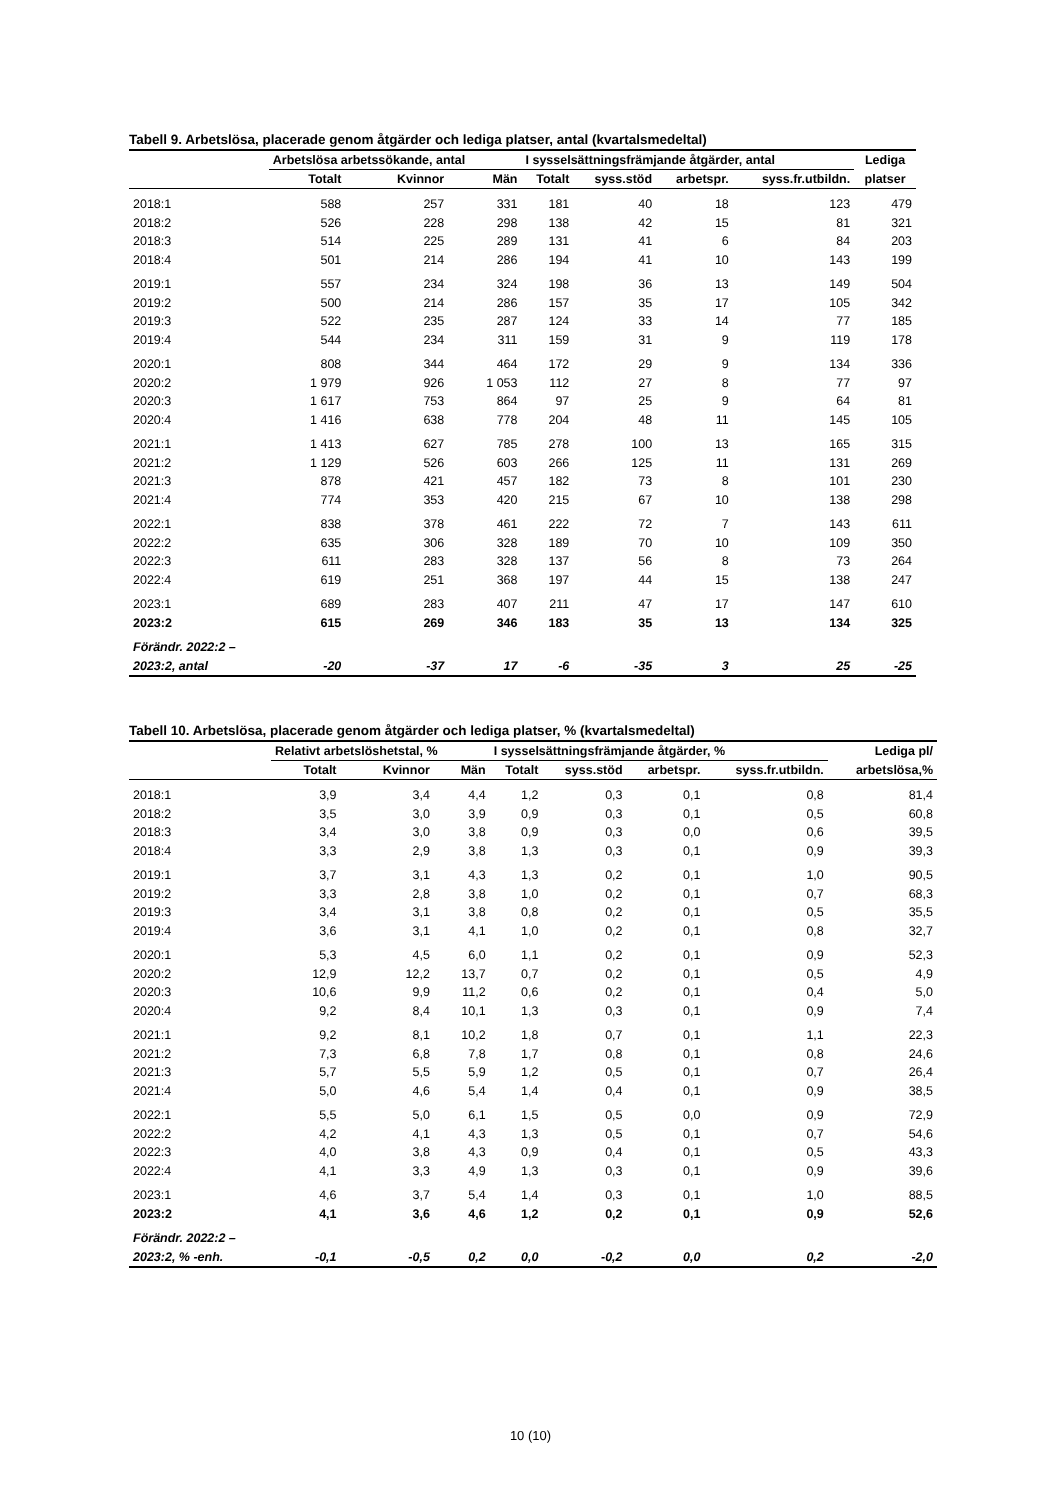Tabell 9. Arbetslösa, placerade genom åtgärder och lediga platser, antal (kvartalsmedeltal)
| | Arbetslösa arbetssökande, antal | | | I sysselsättningsfrämjande åtgärder, antal | | | | Lediga |
| --- | --- | --- | --- | --- | --- | --- | --- | --- |
| | Totalt | Kvinnor | Män | Totalt | syss.stöd | arbetspr. | syss.fr.utbildn. | platser |
| 2018:1 | 588 | 257 | 331 | 181 | 40 | 18 | 123 | 479 |
| 2018:2 | 526 | 228 | 298 | 138 | 42 | 15 | 81 | 321 |
| 2018:3 | 514 | 225 | 289 | 131 | 41 | 6 | 84 | 203 |
| 2018:4 | 501 | 214 | 286 | 194 | 41 | 10 | 143 | 199 |
| 2019:1 | 557 | 234 | 324 | 198 | 36 | 13 | 149 | 504 |
| 2019:2 | 500 | 214 | 286 | 157 | 35 | 17 | 105 | 342 |
| 2019:3 | 522 | 235 | 287 | 124 | 33 | 14 | 77 | 185 |
| 2019:4 | 544 | 234 | 311 | 159 | 31 | 9 | 119 | 178 |
| 2020:1 | 808 | 344 | 464 | 172 | 29 | 9 | 134 | 336 |
| 2020:2 | 1 979 | 926 | 1 053 | 112 | 27 | 8 | 77 | 97 |
| 2020:3 | 1 617 | 753 | 864 | 97 | 25 | 9 | 64 | 81 |
| 2020:4 | 1 416 | 638 | 778 | 204 | 48 | 11 | 145 | 105 |
| 2021:1 | 1 413 | 627 | 785 | 278 | 100 | 13 | 165 | 315 |
| 2021:2 | 1 129 | 526 | 603 | 266 | 125 | 11 | 131 | 269 |
| 2021:3 | 878 | 421 | 457 | 182 | 73 | 8 | 101 | 230 |
| 2021:4 | 774 | 353 | 420 | 215 | 67 | 10 | 138 | 298 |
| 2022:1 | 838 | 378 | 461 | 222 | 72 | 7 | 143 | 611 |
| 2022:2 | 635 | 306 | 328 | 189 | 70 | 10 | 109 | 350 |
| 2022:3 | 611 | 283 | 328 | 137 | 56 | 8 | 73 | 264 |
| 2022:4 | 619 | 251 | 368 | 197 | 44 | 15 | 138 | 247 |
| 2023:1 | 689 | 283 | 407 | 211 | 47 | 17 | 147 | 610 |
| 2023:2 | 615 | 269 | 346 | 183 | 35 | 13 | 134 | 325 |
| Förändr. 2022:2 – | | | | | | | | |
| 2023:2, antal | -20 | -37 | 17 | -6 | -35 | 3 | 25 | -25 |
Tabell 10. Arbetslösa, placerade genom åtgärder och lediga platser, % (kvartalsmedeltal)
| | Relativt arbetslöshetstal, % | | | I sysselsättningsfrämjande åtgärder, % | | | | Lediga pl/ |
| --- | --- | --- | --- | --- | --- | --- | --- | --- |
| | Totalt | Kvinnor | Män | Totalt | syss.stöd | arbetspr. | syss.fr.utbildn. | arbetslösa,% |
| 2018:1 | 3,9 | 3,4 | 4,4 | 1,2 | 0,3 | 0,1 | 0,8 | 81,4 |
| 2018:2 | 3,5 | 3,0 | 3,9 | 0,9 | 0,3 | 0,1 | 0,5 | 60,8 |
| 2018:3 | 3,4 | 3,0 | 3,8 | 0,9 | 0,3 | 0,0 | 0,6 | 39,5 |
| 2018:4 | 3,3 | 2,9 | 3,8 | 1,3 | 0,3 | 0,1 | 0,9 | 39,3 |
| 2019:1 | 3,7 | 3,1 | 4,3 | 1,3 | 0,2 | 0,1 | 1,0 | 90,5 |
| 2019:2 | 3,3 | 2,8 | 3,8 | 1,0 | 0,2 | 0,1 | 0,7 | 68,3 |
| 2019:3 | 3,4 | 3,1 | 3,8 | 0,8 | 0,2 | 0,1 | 0,5 | 35,5 |
| 2019:4 | 3,6 | 3,1 | 4,1 | 1,0 | 0,2 | 0,1 | 0,8 | 32,7 |
| 2020:1 | 5,3 | 4,5 | 6,0 | 1,1 | 0,2 | 0,1 | 0,9 | 52,3 |
| 2020:2 | 12,9 | 12,2 | 13,7 | 0,7 | 0,2 | 0,1 | 0,5 | 4,9 |
| 2020:3 | 10,6 | 9,9 | 11,2 | 0,6 | 0,2 | 0,1 | 0,4 | 5,0 |
| 2020:4 | 9,2 | 8,4 | 10,1 | 1,3 | 0,3 | 0,1 | 0,9 | 7,4 |
| 2021:1 | 9,2 | 8,1 | 10,2 | 1,8 | 0,7 | 0,1 | 1,1 | 22,3 |
| 2021:2 | 7,3 | 6,8 | 7,8 | 1,7 | 0,8 | 0,1 | 0,8 | 24,6 |
| 2021:3 | 5,7 | 5,5 | 5,9 | 1,2 | 0,5 | 0,1 | 0,7 | 26,4 |
| 2021:4 | 5,0 | 4,6 | 5,4 | 1,4 | 0,4 | 0,1 | 0,9 | 38,5 |
| 2022:1 | 5,5 | 5,0 | 6,1 | 1,5 | 0,5 | 0,0 | 0,9 | 72,9 |
| 2022:2 | 4,2 | 4,1 | 4,3 | 1,3 | 0,5 | 0,1 | 0,7 | 54,6 |
| 2022:3 | 4,0 | 3,8 | 4,3 | 0,9 | 0,4 | 0,1 | 0,5 | 43,3 |
| 2022:4 | 4,1 | 3,3 | 4,9 | 1,3 | 0,3 | 0,1 | 0,9 | 39,6 |
| 2023:1 | 4,6 | 3,7 | 5,4 | 1,4 | 0,3 | 0,1 | 1,0 | 88,5 |
| 2023:2 | 4,1 | 3,6 | 4,6 | 1,2 | 0,2 | 0,1 | 0,9 | 52,6 |
| Förändr. 2022:2 – | | | | | | | | |
| 2023:2, % -enh. | -0,1 | -0,5 | 0,2 | 0,0 | -0,2 | 0,0 | 0,2 | -2,0 |
10 (10)